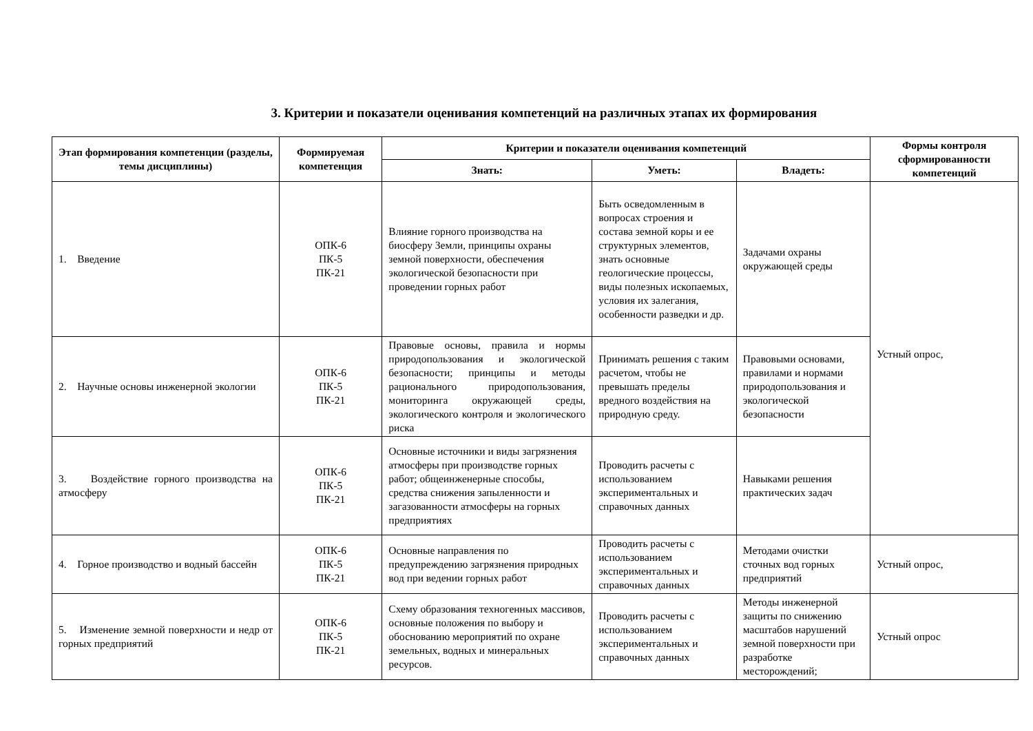3. Критерии и показатели оценивания компетенций на различных этапах их формирования
| Этап формирования компетенции (разделы, темы дисциплины) | Формируемая компетенция | Критерии и показатели оценивания компетенций | | | Формы контроля сформированности компетенций |
| --- | --- | --- | --- | --- | --- |
| | | Знать: | Уметь: | Владеть: | |
| 1. Введение | ОПК-6 ПК-5 ПК-21 | Влияние горного производства на биосферу Земли, принципы охраны земной поверхности, обеспечения экологической безопасности при проведении горных работ | Быть осведомленным в вопросах строения и состава земной коры и ее структурных элементов, знать основные геологические процессы, виды полезных ископаемых, условия их залегания, особенности разведки и др. | Задачами охраны окружающей среды | Устный опрос, |
| 2. Научные основы инженерной экологии | ОПК-6 ПК-5 ПК-21 | Правовые основы, правила и нормы природопользования и экологической безопасности; принципы и методы рационального природопользования, мониторинга окружающей среды, экологического контроля и экологического риска | Принимать решения с таким расчетом, чтобы не превышать пределы вредного воздействия на природную среду. | Правовыми основами, правилами и нормами природопользования и экологической безопасности | |
| 3. Воздействие горного производства на атмосферу | ОПК-6 ПК-5 ПК-21 | Основные источники и виды загрязнения атмосферы при производстве горных работ; общеинженерные способы, средства снижения запыленности и загазованности атмосферы на горных предприятиях | Проводить расчеты с использованием экспериментальных и справочных данных | Навыками решения практических задач | |
| 4. Горное производство и водный бассейн | ОПК-6 ПК-5 ПК-21 | Основные направления по предупреждению загрязнения природных вод при ведении горных работ | Проводить расчеты с использованием экспериментальных и справочных данных | Методами очистки сточных вод горных предприятий | Устный опрос, |
| 5. Изменение земной поверхности и недр от горных предприятий | ОПК-6 ПК-5 ПК-21 | Схему образования техногенных массивов, основные положения по выбору и обоснованию мероприятий по охране земельных, водных и минеральных ресурсов. | Проводить расчеты с использованием экспериментальных и справочных данных | Методы инженерной защиты по снижению масштабов нарушений земной поверхности при разработке месторождений; | Устный опрос |